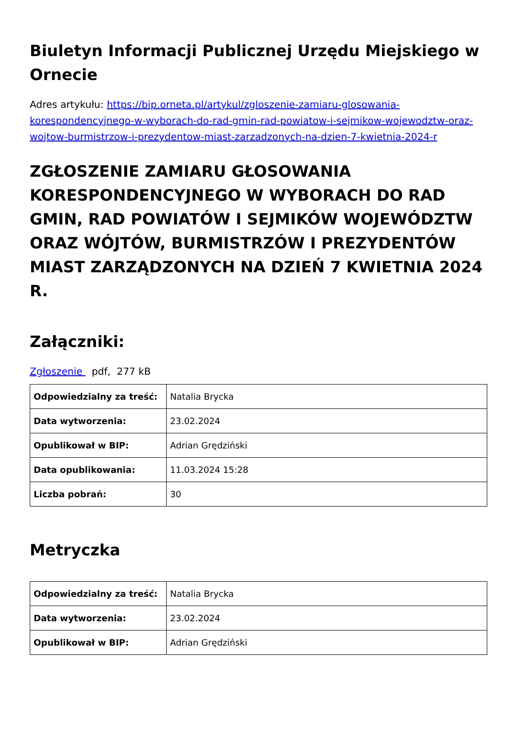Biuletyn Informacji Publicznej Urzędu Miejskiego w Ornecie
Adres artykułu: https://bip.orneta.pl/artykul/zgloszenie-zamiaru-glosowania-korespondencyjnego-w-wyborach-do-rad-gmin-rad-powiatow-i-sejmikow-wojewodztw-oraz-wojtow-burmistrzow-i-prezydentow-miast-zarzadzonych-na-dzien-7-kwietnia-2024-r
ZGŁOSZENIE ZAMIARU GŁOSOWANIA KORESPONDENCYJNEGO W WYBORACH DO RAD GMIN, RAD POWIATÓW I SEJMIKÓW WOJEWÓDZTW ORAZ WÓJTÓW, BURMISTRZÓW I PREZYDENTÓW MIAST ZARZĄDZONYCH NA DZIEŃ 7 KWIETNIA 2024 R.
Załączniki:
Zgłoszenie pdf, 277 kB
| Odpowiedzialny za treść: | Natalia Brycka |
| Data wytworzenia: | 23.02.2024 |
| Opublikował w BIP: | Adrian Grędziński |
| Data opublikowania: | 11.03.2024 15:28 |
| Liczba pobrań: | 30 |
Metryczka
| Odpowiedzialny za treść: | Natalia Brycka |
| Data wytworzenia: | 23.02.2024 |
| Opublikował w BIP: | Adrian Grędziński |